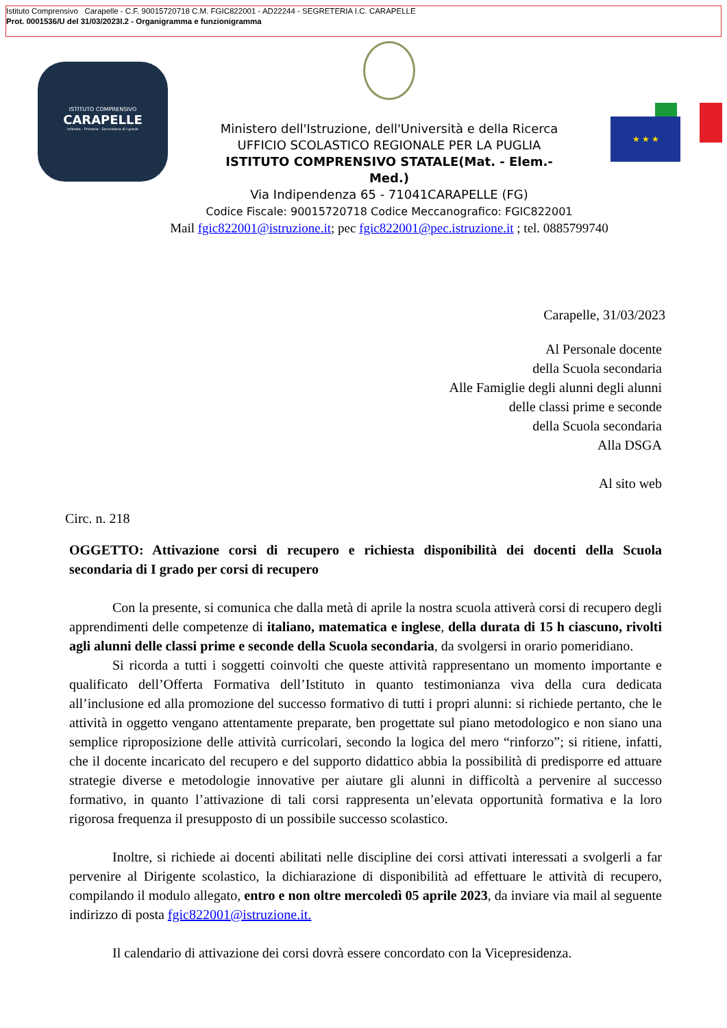Istituto Comprensivo Carapelle - C.F. 90015720718 C.M. FGIC822001 - AD22244 - SEGRETERIA I.C. CARAPELLE
Prot. 0001536/U del 31/03/2023I.2 - Organigramma e funzionigramma
ISTITUTO COMPRENSIVO
CARAPELLE
Infanzia - Primaria - Secondaria di I grado
Ministero dell'Istruzione, dell'Università e della Ricerca
UFFICIO SCOLASTICO REGIONALE PER LA PUGLIA
ISTITUTO COMPRENSIVO STATALE(Mat. - Elem.-
Med.)
Via Indipendenza 65 - 71041CARAPELLE (FG)
Codice Fiscale: 90015720718 Codice Meccanografico: FGIC822001
Mail fgic822001@istruzione.it; pec fgic822001@pec.istruzione.it ; tel. 0885799740
★ ★ ★
Carapelle, 31/03/2023
Al Personale docente
della Scuola secondaria
Alle Famiglie degli alunni degli alunni
delle classi prime e seconde
della Scuola secondaria
Alla DSGA
Al sito web
Circ. n. 218
OGGETTO: Attivazione corsi di recupero e richiesta disponibilità dei docenti della Scuola secondaria di I grado per corsi di recupero
Con la presente, si comunica che dalla metà di aprile la nostra scuola attiverà corsi di recupero degli apprendimenti delle competenze di italiano, matematica e inglese, della durata di 15 h ciascuno, rivolti agli alunni delle classi prime e seconde della Scuola secondaria, da svolgersi in orario pomeridiano.
Si ricorda a tutti i soggetti coinvolti che queste attività rappresentano un momento importante e qualificato dell’Offerta Formativa dell’Istituto in quanto testimonianza viva della cura dedicata all’inclusione ed alla promozione del successo formativo di tutti i propri alunni: si richiede pertanto, che le attività in oggetto vengano attentamente preparate, ben progettate sul piano metodologico e non siano una semplice riproposizione delle attività curricolari, secondo la logica del mero “rinforzo”; si ritiene, infatti, che il docente incaricato del recupero e del supporto didattico abbia la possibilità di predisporre ed attuare strategie diverse e metodologie innovative per aiutare gli alunni in difficoltà a pervenire al successo formativo, in quanto l’attivazione di tali corsi rappresenta un’elevata opportunità formativa e la loro rigorosa frequenza il presupposto di un possibile successo scolastico.
Inoltre, si richiede ai docenti abilitati nelle discipline dei corsi attivati interessati a svolgerli a far pervenire al Dirigente scolastico, la dichiarazione di disponibilità ad effettuare le attività di recupero, compilando il modulo allegato, entro e non oltre mercoledì 05 aprile 2023, da inviare via mail al seguente indirizzo di posta fgic822001@istruzione.it.
Il calendario di attivazione dei corsi dovrà essere concordato con la Vicepresidenza.